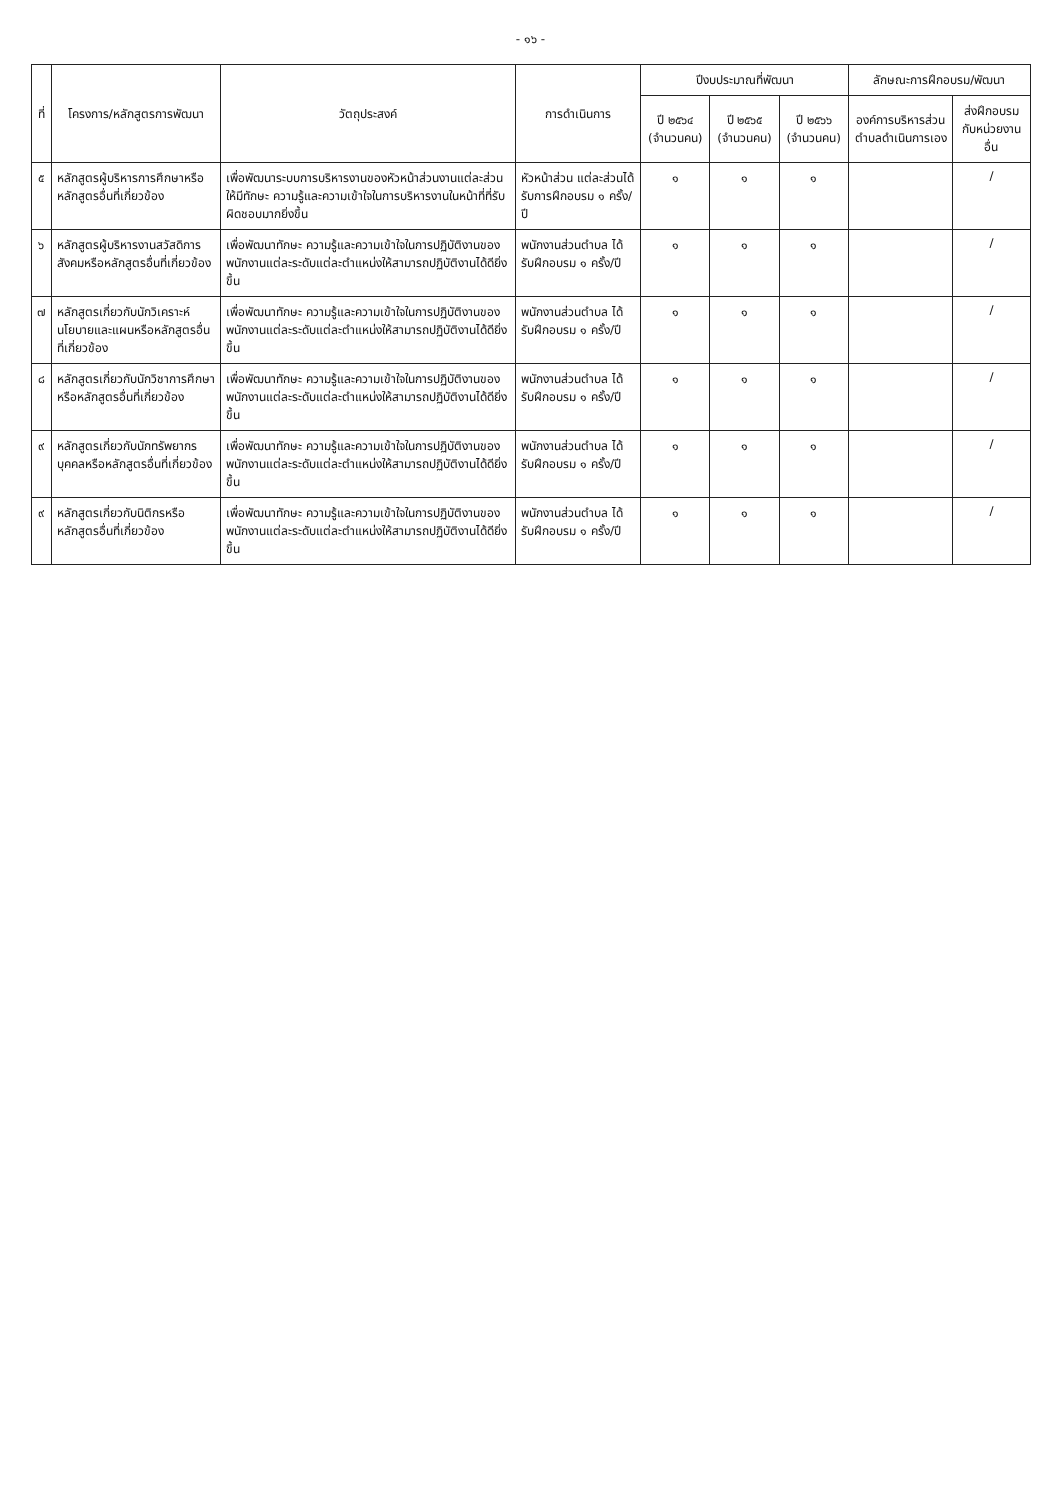- ๑๖ -
| ที่ | โครงการ/หลักสูตรการพัฒนา | วัตถุประสงค์ | การดำเนินการ | ปีงบประมาณที่พัฒนา | | | ลักษณะการฝึกอบรม/พัฒนา | |
| --- | --- | --- | --- | --- | --- | --- | --- | --- |
| | | | | ปี ๒๕๖๔ (จำนวนคน) | ปี ๒๕๖๕ (จำนวนคน) | ปี ๒๕๖๖ (จำนวนคน) | องค์การบริหารส่วนตำบลดำเนินการเอง | ส่งฝึกอบรมกับหน่วยงานอื่น |
| ๕ | หลักสูตรผู้บริหารการศึกษาหรือหลักสูตรอื่นที่เกี่ยวข้อง | เพื่อพัฒนาระบบการบริหารงานของหัวหน้าส่วนงานแต่ละส่วน ให้มีทักษะ ความรู้และความเข้าใจในการบริหารงานในหน้าที่ที่รับผิดชอบมากยิ่งขึ้น | หัวหน้าส่วน แต่ละส่วนได้รับการฝึกอบรม ๑ ครั้ง/ปี | ๑ | ๑ | ๑ | | / |
| ๖ | หลักสูตรผู้บริหารงานสวัสดิการสังคมหรือหลักสูตรอื่นที่เกี่ยวข้อง | เพื่อพัฒนาทักษะ ความรู้และความเข้าใจในการปฏิบัติงานของพนักงานแต่ละระดับแต่ละตำแหน่งให้สามารถปฏิบัติงานได้ดียิ่งขึ้น | พนักงานส่วนตำบล ได้รับฝึกอบรม ๑ ครั้ง/ปี | ๑ | ๑ | ๑ | | / |
| ๗ | หลักสูตรเกี่ยวกับนักวิเคราะห์นโยบายและแผนหรือหลักสูตรอื่นที่เกี่ยวข้อง | เพื่อพัฒนาทักษะ ความรู้และความเข้าใจในการปฏิบัติงานของพนักงานแต่ละระดับแต่ละตำแหน่งให้สามารถปฏิบัติงานได้ดียิ่งขึ้น | พนักงานส่วนตำบล ได้รับฝึกอบรม ๑ ครั้ง/ปี | ๑ | ๑ | ๑ | | / |
| ๘ | หลักสูตรเกี่ยวกับนักวิชาการศึกษาหรือหลักสูตรอื่นที่เกี่ยวข้อง | เพื่อพัฒนาทักษะ ความรู้และความเข้าใจในการปฏิบัติงานของพนักงานแต่ละระดับแต่ละตำแหน่งให้สามารถปฏิบัติงานได้ดียิ่งขึ้น | พนักงานส่วนตำบล ได้รับฝึกอบรม ๑ ครั้ง/ปี | ๑ | ๑ | ๑ | | / |
| ๙ | หลักสูตรเกี่ยวกับนักทรัพยากรบุคคลหรือหลักสูตรอื่นที่เกี่ยวข้อง | เพื่อพัฒนาทักษะ ความรู้และความเข้าใจในการปฏิบัติงานของพนักงานแต่ละระดับแต่ละตำแหน่งให้สามารถปฏิบัติงานได้ดียิ่งขึ้น | พนักงานส่วนตำบล ได้รับฝึกอบรม ๑ ครั้ง/ปี | ๑ | ๑ | ๑ | | / |
| ๙ | หลักสูตรเกี่ยวกับนิติกรหรือหลักสูตรอื่นที่เกี่ยวข้อง | เพื่อพัฒนาทักษะ ความรู้และความเข้าใจในการปฏิบัติงานของพนักงานแต่ละระดับแต่ละตำแหน่งให้สามารถปฏิบัติงานได้ดียิ่งขึ้น | พนักงานส่วนตำบล ได้รับฝึกอบรม ๑ ครั้ง/ปี | ๑ | ๑ | ๑ | | / |